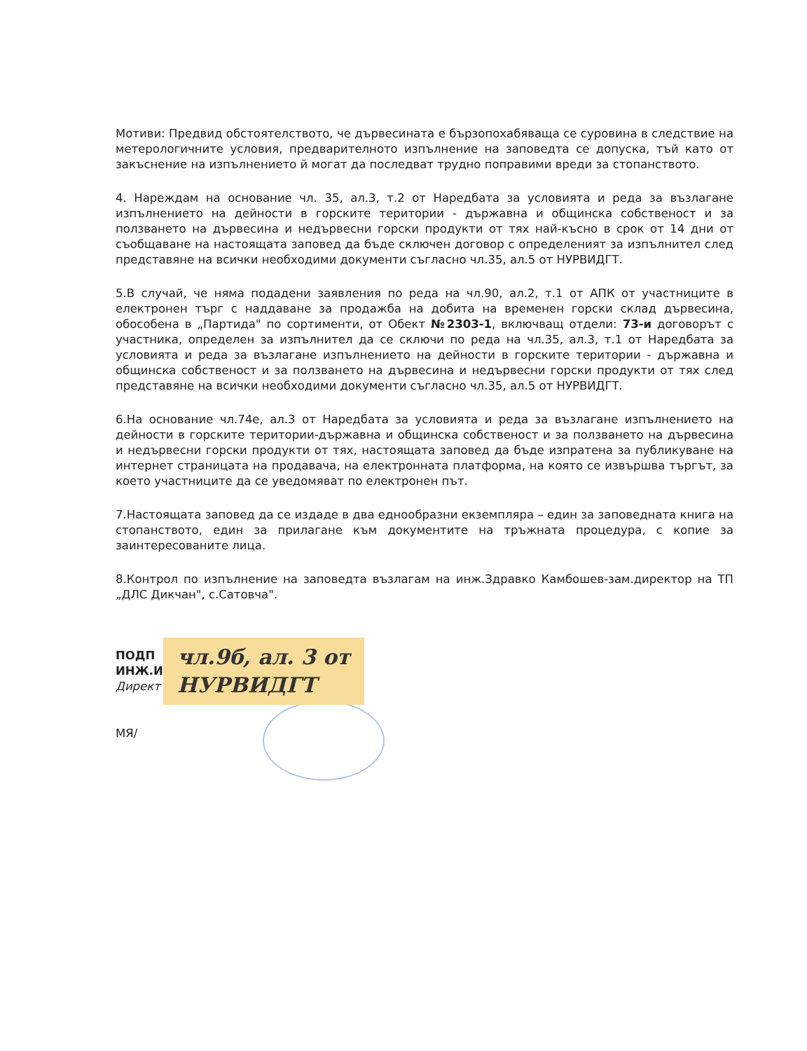Мотиви: Предвид обстоятелството, че дървесината е бързопохабяваща се суровина в следствие на метерологичните условия, предварителното изпълнение на заповедта се допуска, тъй като от закъснение на изпълнението й могат да последват трудно поправими вреди за стопанството.
4. Нареждам на основание чл. 35, ал.3, т.2 от Наредбата за условията и реда за възлагане изпълнението на дейности в горските територии - държавна и общинска собственост и за ползването на дървесина и недървесни горски продукти от тях най-късно в срок от 14 дни от съобщаване на настоящата заповед да бъде сключен договор с определеният за изпълнител след представяне на всички необходими документи съгласно чл.35, ал.5 от НУРВИДГТ.
5.В случай, че няма подадени заявления по реда на чл.90, ал.2, т.1 от АПК от участниците в електронен търг с наддаване за продажба на добита на временен горски склад дървесина, обособена в „Партида" по сортименти, от Обект №2303-1, включващ отдели: 73-и договорът с участника, определен за изпълнител да се сключи по реда на чл.35, ал.3, т.1 от Наредбата за условията и реда за възлагане изпълнението на дейности в горските територии - държавна и общинска собственост и за ползването на дървесина и недървесни горски продукти от тях след представяне на всички необходими документи съгласно чл.35, ал.5 от НУРВИДГТ.
6.На основание чл.74е, ал.3 от Наредбата за условията и реда за възлагане изпълнението на дейности в горските територии-държавна и общинска собственост и за ползването на дървесина и недървесни горски продукти от тях, настоящата заповед да бъде изпратена за публикуване на интернет страницата на продавача, на електронната платформа, на която се извършва търгът, за което участниците да се уведомяват по електронен път.
7.Настоящата заповед да се издаде в два еднообразни екземпляра – един за заповедната книга на стопанството, един за прилагане към документите на тръжната процедура, с копие за заинтересованите лица.
8.Контрол по изпълнение на заповедта възлагам на инж.Здравко Камбошев-зам.директор на ТП „ДЛС Дикчан", с.Сатовча".
ПОДП
ИНЖ.И
Директ
чл.9б, ал. 3 от
НУРВИДГТ
МЯ/